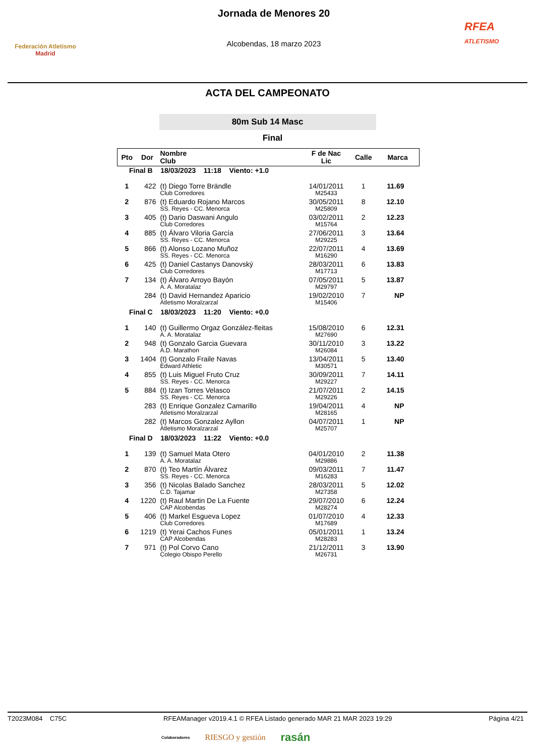Federación Atletismo
Madrid
Jornada de Menores 20
Alcobendas, 18 marzo 2023
RFEA
ATLETISMO
ACTA DEL CAMPEONATO
80m Sub 14 Masc
Final
| Pto | Dor | Nombre Club | F de Nac Lic | Calle | Marca |
| --- | --- | --- | --- | --- | --- |
| Final B 18/03/2023 11:18 Viento: +1.0 | | | | | |
| 1 | 422 | (t) Diego Torre Brändle Club Corredores | 14/01/2011 M25433 | 1 | 11.69 |
| 2 | 876 | (t) Eduardo Rojano Marcos SS. Reyes - CC. Menorca | 30/05/2011 M25809 | 8 | 12.10 |
| 3 | 405 | (t) Dario Daswani Angulo Club Corredores | 03/02/2011 M15764 | 2 | 12.23 |
| 4 | 885 | (t) Álvaro Viloria García SS. Reyes - CC. Menorca | 27/06/2011 M29225 | 3 | 13.64 |
| 5 | 866 | (t) Alonso Lozano Muñoz SS. Reyes - CC. Menorca | 22/07/2011 M16290 | 4 | 13.69 |
| 6 | 425 | (t) Daniel Castanys Danovský Club Corredores | 28/03/2011 M17713 | 6 | 13.83 |
| 7 | 134 | (t) Álvaro Arroyo Bayón A. A. Moratalaz | 07/05/2011 M29797 | 5 | 13.87 |
| | 284 | (t) David Hernandez Aparicio Atletismo Moralzarzal | 19/02/2010 M15406 | 7 | NP |
| Final C 18/03/2023 11:20 Viento: +0.0 | | | | | |
| 1 | 140 | (t) Guillermo Orgaz González-fleitas A. A. Moratalaz | 15/08/2010 M27690 | 6 | 12.31 |
| 2 | 948 | (t) Gonzalo Garcia Guevara A.D. Marathon | 30/11/2010 M26084 | 3 | 13.22 |
| 3 | 1404 | (t) Gonzalo Fraile Navas Edward Athletic | 13/04/2011 M30571 | 5 | 13.40 |
| 4 | 855 | (t) Luis Miguel Fruto Cruz SS. Reyes - CC. Menorca | 30/09/2011 M29227 | 7 | 14.11 |
| 5 | 884 | (t) Izan Torres Velasco SS. Reyes - CC. Menorca | 21/07/2011 M29226 | 2 | 14.15 |
| | 283 | (t) Enrique Gonzalez Camarillo Atletismo Moralzarzal | 19/04/2011 M28165 | 4 | NP |
| | 282 | (t) Marcos Gonzalez Ayllon Atletismo Moralzarzal | 04/07/2011 M25707 | 1 | NP |
| Final D 18/03/2023 11:22 Viento: +0.0 | | | | | |
| 1 | 139 | (t) Samuel Mata Otero A. A. Moratalaz | 04/01/2010 M29886 | 2 | 11.38 |
| 2 | 870 | (t) Teo Martín Álvarez SS. Reyes - CC. Menorca | 09/03/2011 M16283 | 7 | 11.47 |
| 3 | 356 | (t) Nicolas Balado Sanchez C.D. Tajamar | 28/03/2011 M27358 | 5 | 12.02 |
| 4 | 1220 | (t) Raul Martin De La Fuente CAP Alcobendas | 29/07/2010 M28274 | 6 | 12.24 |
| 5 | 406 | (t) Markel Esgueva Lopez Club Corredores | 01/07/2010 M17689 | 4 | 12.33 |
| 6 | 1219 | (t) Yerai Cachos Funes CAP Alcobendas | 05/01/2011 M28283 | 1 | 13.24 |
| 7 | 971 | (t) Pol Corvo Cano Colegio Obispo Perello | 21/12/2011 M26731 | 3 | 13.90 |
T2023M084 C75C RFEAManager v2019.4.1 © RFEA Listado generado MAR 21 MAR 2023 19:29 Página 4/21
Colaboradores RIESGO y gestión rasán